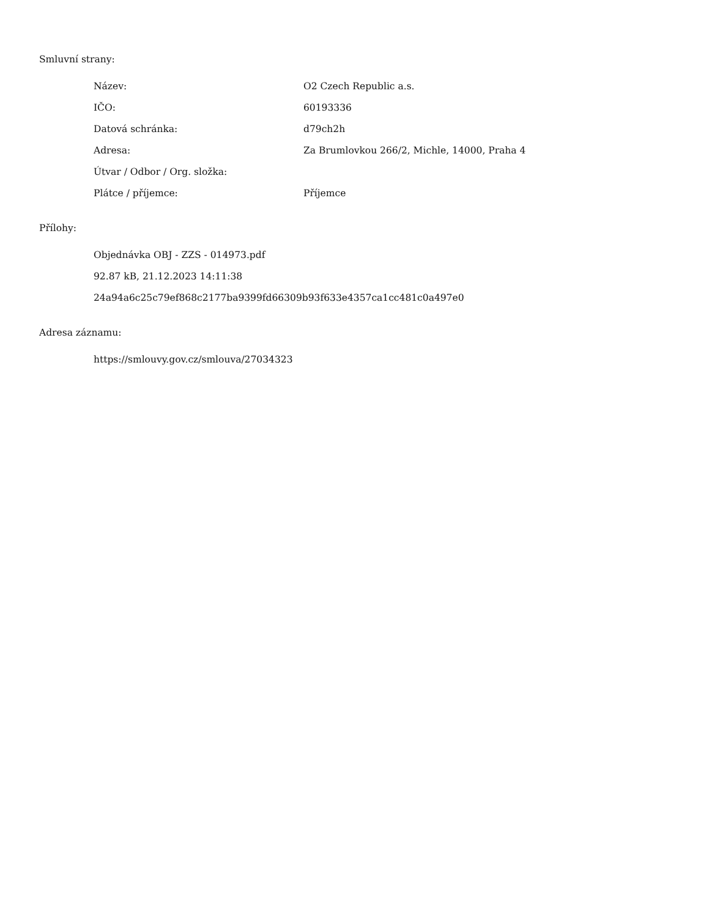Smluvní strany:
| Název: | O2 Czech Republic a.s. |
| IČO: | 60193336 |
| Datová schránka: | d79ch2h |
| Adresa: | Za Brumlovkou 266/2, Michle, 14000, Praha 4 |
| Útvar / Odbor / Org. složka: | |
| Plátce / příjemce: | Příjemce |
Přílohy:
Objednávka OBJ - ZZS - 014973.pdf
92.87 kB, 21.12.2023 14:11:38
24a94a6c25c79ef868c2177ba9399fd66309b93f633e4357ca1cc481c0a497e0
Adresa záznamu:
https://smlouvy.gov.cz/smlouva/27034323